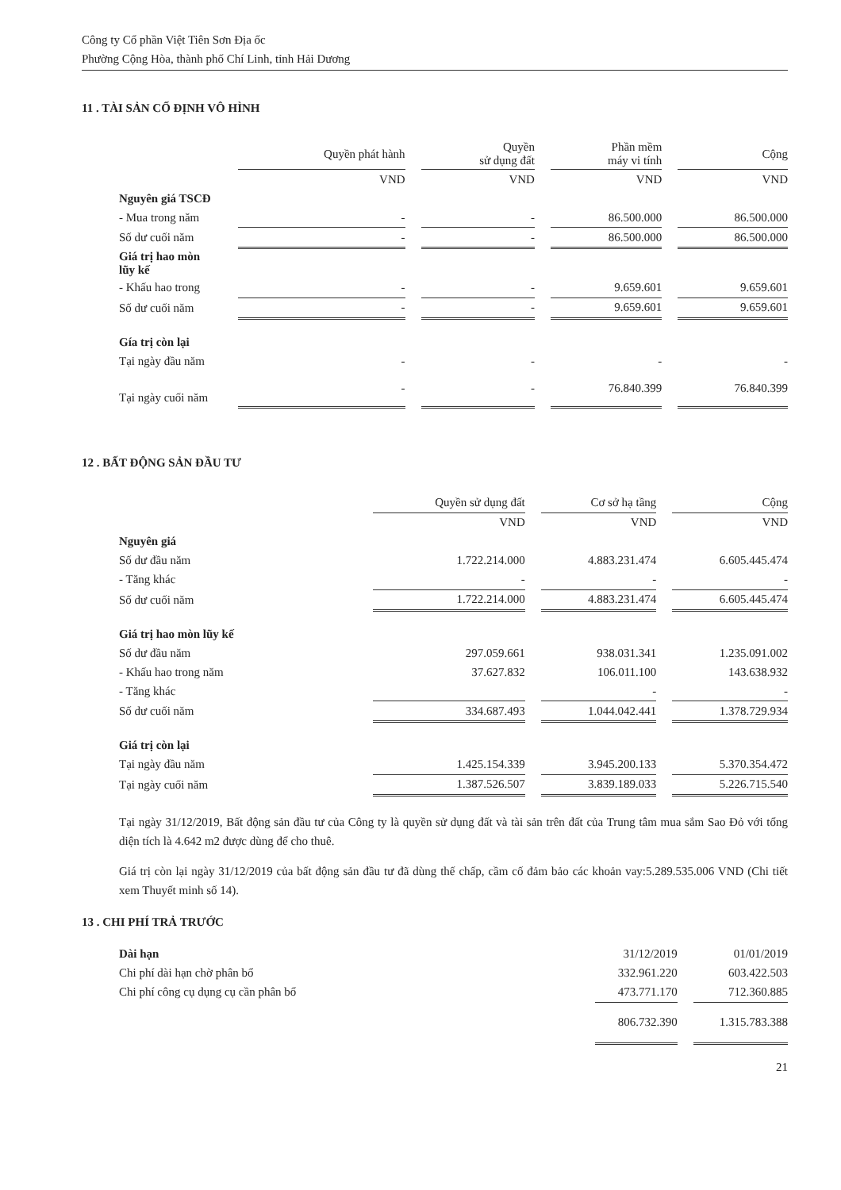Công ty Cổ phần Việt Tiên Sơn Địa ốc
Phường Cộng Hòa, thành phố Chí Linh, tỉnh Hải Dương
11 . TÀI SẢN CỐ ĐỊNH VÔ HÌNH
| | Quyền phát hành | | Quyền sử dụng đất | | Phần mềm máy vi tính | | Cộng |
| | VND | | VND | | VND | | VND |
| Nguyên giá TSCĐ | | | | | | | |
| - Mua trong năm | - | | - | | 86.500.000 | | 86.500.000 |
| Số dư cuối năm | - | | - | | 86.500.000 | | 86.500.000 |
| Giá trị hao mòn lũy kế | | | | | | | |
| - Khấu hao trong | - | | - | | 9.659.601 | | 9.659.601 |
| Số dư cuối năm | - | | - | | 9.659.601 | | 9.659.601 |
| Gía trị còn lại | | | | | | | |
| Tại ngày đầu năm | - | | - | | - | | - |
| Tại ngày cuối năm | - | | - | | 76.840.399 | | 76.840.399 |
12 . BẤT ĐỘNG SẢN ĐẦU TƯ
| | Quyền sử dụng đất | | Cơ sở hạ tầng | | Cộng |
| | VND | | VND | | VND |
| Nguyên giá | | | | | |
| Số dư đầu năm | 1.722.214.000 | | 4.883.231.474 | | 6.605.445.474 |
| - Tăng khác | - | | - | | - |
| Số dư cuối năm | 1.722.214.000 | | 4.883.231.474 | | 6.605.445.474 |
| Giá trị hao mòn lũy kế | | | | | |
| Số dư đầu năm | 297.059.661 | | 938.031.341 | | 1.235.091.002 |
| - Khấu hao trong năm | 37.627.832 | | 106.011.100 | | 143.638.932 |
| - Tăng khác | | | - | | - |
| Số dư cuối năm | 334.687.493 | | 1.044.042.441 | | 1.378.729.934 |
| Giá trị còn lại | | | | | |
| Tại ngày đầu năm | 1.425.154.339 | | 3.945.200.133 | | 5.370.354.472 |
| Tại ngày cuối năm | 1.387.526.507 | | 3.839.189.033 | | 5.226.715.540 |
Tại ngày 31/12/2019, Bất động sản đầu tư của Công ty là quyền sử dụng đất và tài sản trên đất của Trung tâm mua sắm Sao Đỏ với tổng diện tích là 4.642 m2 được dùng để cho thuê.
Giá trị còn lại ngày 31/12/2019 của bất động sản đầu tư đã dùng thế chấp, cầm cố đảm bảo các khoản vay:5.289.535.006 VND (Chi tiết xem Thuyết minh số 14).
13 . CHI PHÍ TRẢ TRƯỚC
| Dài hạn | 31/12/2019 | | 01/01/2019 |
| Chi phí dài hạn chờ phân bổ | 332.961.220 | | 603.422.503 |
| Chi phí công cụ dụng cụ cần phân bổ | 473.771.170 | | 712.360.885 |
| | 806.732.390 | | 1.315.783.388 |
21